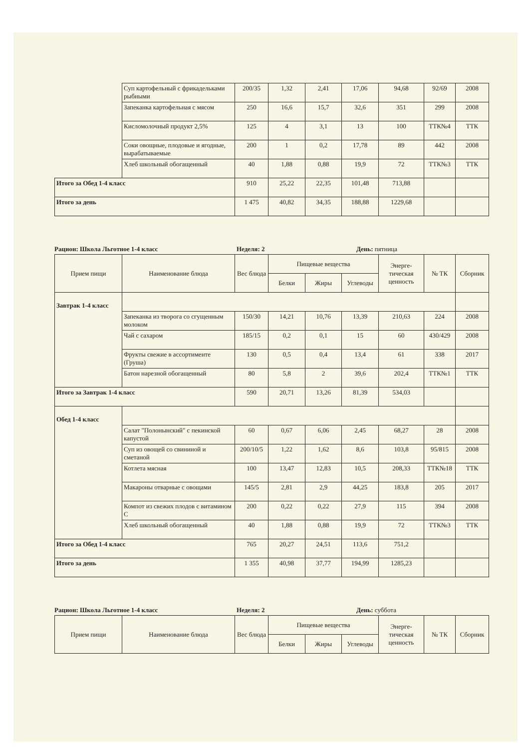| | Суп картофельный с фрикадельками рыбными | 200/35 | 1,32 | 2,41 | 17,06 | 94,68 | 92/69 | 2008 |
| | Запеканка картофельная с мясом | 250 | 16,6 | 15,7 | 32,6 | 351 | 299 | 2008 |
| | Кисломолочный продукт 2,5% | 125 | 4 | 3,1 | 13 | 100 | ТТК№4 | ТТК |
| | Соки овощные, плодовые и ягодные, вырабатываемые | 200 | 1 | 0,2 | 17,78 | 89 | 442 | 2008 |
| | Хлеб школьный обогащенный | 40 | 1,88 | 0,88 | 19,9 | 72 | ТТК№3 | ТТК |
| Итого за Обед 1-4 класс | | 910 | 25,22 | 22,35 | 101,48 | 713,88 | | |
| Итого за день | | 1 475 | 40,82 | 34,35 | 188,88 | 1229,68 | | |
Рацион: Школа Льготное 1-4 класс Неделя: 2 День: пятница
| Прием пищи | Наименование блюда | Вес блюда | Пищевые вещества | | | Энерге-тическая ценность | № ТК | Сборник |
| --- | --- | --- | --- | --- | --- | --- | --- | --- |
| | | | Белки | Жиры | Углеводы | | | |
| Завтрак 1-4 класс | | | | | | | | |
| | Запеканка из творога со сгущенным молоком | 150/30 | 14,21 | 10,76 | 13,39 | 210,63 | 224 | 2008 |
| | Чай с сахаром | 185/15 | 0,2 | 0,1 | 15 | 60 | 430/429 | 2008 |
| | Фрукты свежие в ассортименте (Груша) | 130 | 0,5 | 0,4 | 13,4 | 61 | 338 | 2017 |
| | Батон нарезной обогащенный | 80 | 5,8 | 2 | 39,6 | 202,4 | ТТК№1 | ТТК |
| Итого за Завтрак 1-4 класс | | 590 | 20,71 | 13,26 | 81,39 | 534,03 | | |
| Обед 1-4 класс | | | | | | | | |
| | Салат "Полонынский" с пекинской капустой | 60 | 0,67 | 6,06 | 2,45 | 68,27 | 28 | 2008 |
| | Суп из овощей со свининой и сметаной | 200/10/5 | 1,22 | 1,62 | 8,6 | 103,8 | 95/815 | 2008 |
| | Котлета мясная | 100 | 13,47 | 12,83 | 10,5 | 208,33 | ТТК№18 | ТТК |
| | Макароны отварные с овощами | 145/5 | 2,81 | 2,9 | 44,25 | 183,8 | 205 | 2017 |
| | Компот из свежих плодов с витамином С | 200 | 0,22 | 0,22 | 27,9 | 115 | 394 | 2008 |
| | Хлеб школьный обогащенный | 40 | 1,88 | 0,88 | 19,9 | 72 | ТТК№3 | ТТК |
| Итого за Обед 1-4 класс | | 765 | 20,27 | 24,51 | 113,6 | 751,2 | | |
| Итого за день | | 1 355 | 40,98 | 37,77 | 194,99 | 1285,23 | | |
Рацион: Школа Льготное 1-4 класс Неделя: 2 День: суббота
| Прием пищи | Наименование блюда | Вес блюда | Пищевые вещества | | | Энерге-тическая ценность | № ТК | Сборник |
| --- | --- | --- | --- | --- | --- | --- | --- | --- |
| | | | Белки | Жиры | Углеводы | | | |